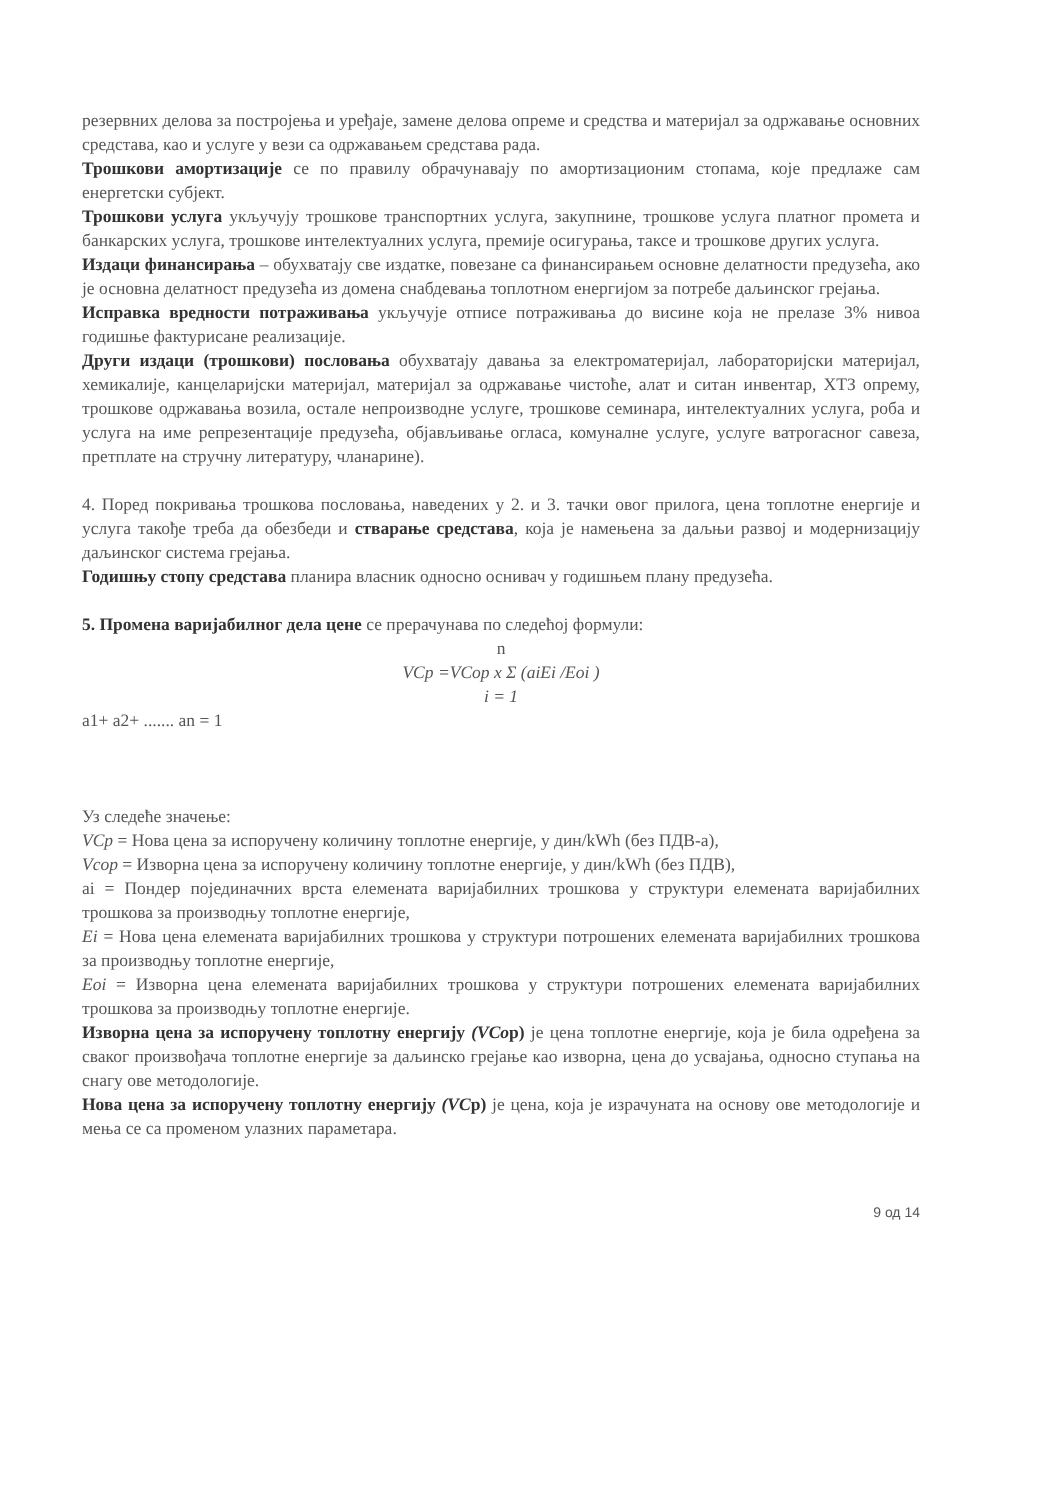резервних делова за постројења и уређаје, замене делова опреме и средства и материјал за одржавање основних средстава, као и услуге у вези са одржавањем средстава рада.
Трошкови амортизације се по правилу обрачунавају по амортизационим стопама, које предлаже сам енергетски субјект.
Трошкови услуга укључују трошкове транспортних услуга, закупнине, трошкове услуга платног промета и банкарских услуга, трошкове интелектуалних услуга, премије осигурања, таксе и трошкове других услуга.
Издаци финансирања – обухватају све издатке, повезане са финансирањем основне делатности предузећа, ако је основна делатност предузећа из домена снабдевања топлотном енергијом за потребе даљинског грејања.
Исправка вредности потраживања укључује отписе потраживања до висине која не прелазе 3% нивоа годишње фактурисане реализације.
Други издаци (трошкови) пословања обухватају давања за електроматеријал, лабораторијски материјал, хемикалије, канцеларијски материјал, материјал за одржавање чистоће, алат и ситан инвентар, ХТЗ опрему, трошкове одржавања возила, остале непроизводне услуге, трошкове семинара, интелектуалних услуга, роба и услуга на име репрезентације предузећа, објављивање огласа, комуналне услуге, услуге ватрогасног савеза, претплате на стручну литературу, чланарине).
4. Поред покривања трошкова пословања, наведених у 2. и 3. тачки овог прилога, цена топлотне енергије и услуга такође треба да обезбеди и стварање средстава, која је намењена за даљњи развој и модернизацију даљинског система грејања.
Годишњу стопу средстава планира власник односно оснивач у годишњем плану предузећа.
5. Промена варијабилног дела цене се прерачунава по следећој формули:
n
VCp =VCop x Σ (aiEi /Eoi )
i = 1
a1+ a2+ ....... an = 1
Уз следеће значење:
VCp = Нова цена за испоручену количину топлотне енергије, у дин/kWh (без ПДВ-а),
Vcop = Изворна цена за испоручену количину топлотне енергије, у дин/kWh (без ПДВ),
ai = Пондер појединачних врста елемената варијабилних трошкова у структури елемената варијабилних трошкова за производњу топлотне енергије,
Ei = Нова цена елемената варијабилних трошкова у структури потрошених елемената варијабилних трошкова за производњу топлотне енергије,
Eoi = Изворна цена елемената варијабилних трошкова у структури потрошених елемената варијабилних трошкова за производњу топлотне енергије.
Изворна цена за испоручену топлотну енергију (VCop) је цена топлотне енергије, која је била одређена за сваког произвођача топлотне енергије за даљинско грејање као изворна, цена до усвајања, односно ступања на снагу ове методологије.
Нова цена за испоручену топлотну енергију (VCp) је цена, која је израчуната на основу ове методологије и мења се са променом улазних параметара.
9 од 14